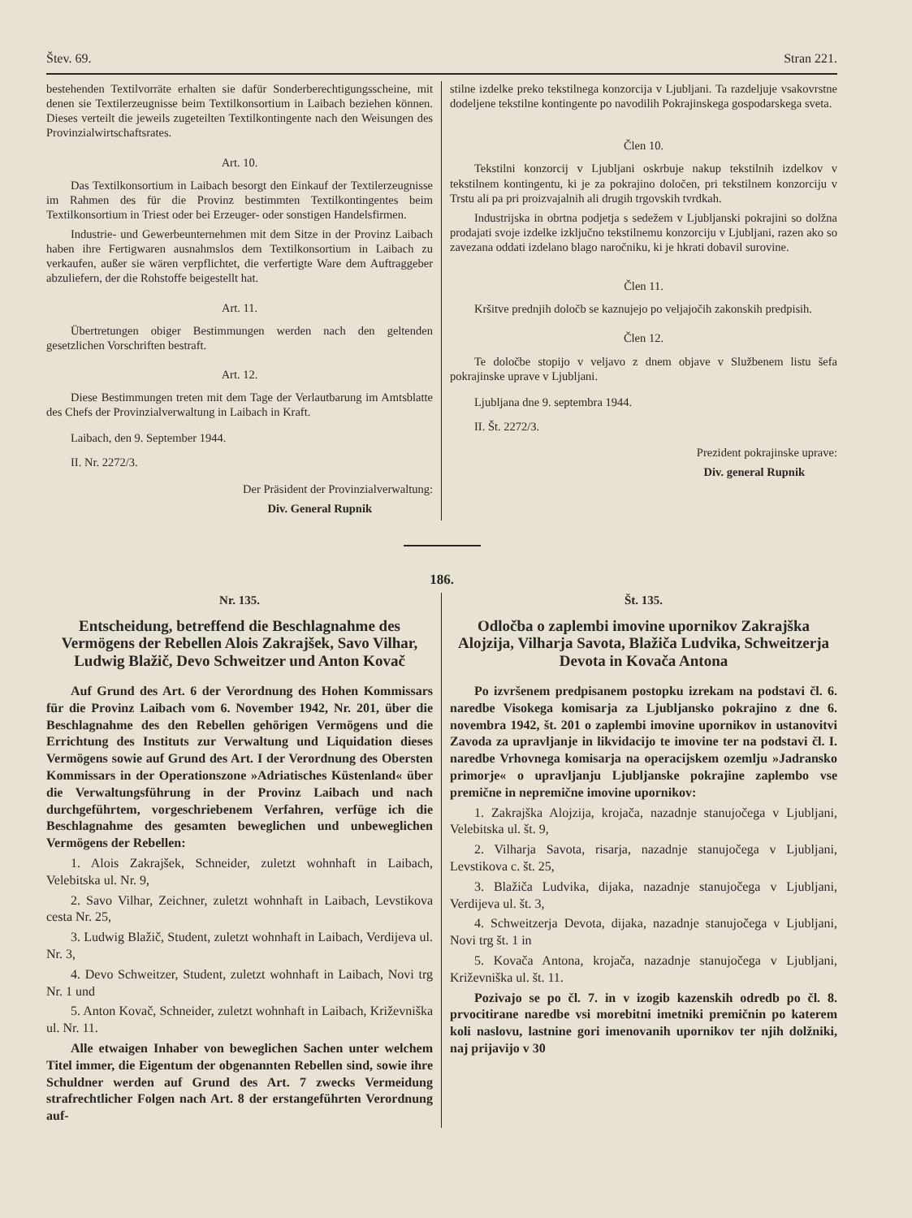Štev. 69. Stran 221.
bestehenden Textilvorräte erhalten sie dafür Sonderberechtigungsscheine, mit denen sie Textilerzeugnisse beim Textilkonsortium in Laibach beziehen können. Dieses verteilt die jeweils zugeteilten Textilkontingente nach den Weisungen des Provinzialwirtschaftsrates.
Art. 10.
Das Textilkonsortium in Laibach besorgt den Einkauf der Textilerzeugnisse im Rahmen des für die Provinz bestimmten Textilkontingentes beim Textilkonsortium in Triest oder bei Erzeuger- oder sonstigen Handelsfirmen.
Industrie- und Gewerbeunternehmen mit dem Sitze in der Provinz Laibach haben ihre Fertigwaren ausnahmslos dem Textilkonsortium in Laibach zu verkaufen, außer sie wären verpflichtet, die verfertigte Ware dem Auftraggeber abzuliefern, der die Rohstoffe beigestellt hat.
Art. 11.
Übertretungen obiger Bestimmungen werden nach den geltenden gesetzlichen Vorschriften bestraft.
Art. 12.
Diese Bestimmungen treten mit dem Tage der Verlautbarung im Amtsblatte des Chefs der Provinzialverwaltung in Laibach in Kraft.
Laibach, den 9. September 1944.
II. Nr. 2272/3.
Der Präsident der Provinzialverwaltung:
Div. General Rupnik
stilne izdelke preko tekstilnega konzorcija v Ljubljani. Ta razdeljuje vsakovrstne dodeljene tekstilne kontingente po navodilih Pokrajinskega gospodarskega sveta.
Člen 10.
Tekstilni konzorcij v Ljubljani oskrbuje nakup tekstilnih izdelkov v tekstilnem kontingentu, ki je za pokrajino določen, pri tekstilnem konzorciju v Trstu ali pa pri proizvajalnih ali drugih trgovskih tvrdkah.
Industrijska in obrtna podjetja s sedežem v Ljubljanski pokrajini so dolžna prodajati svoje izdelke izključno tekstilnemu konzorciju v Ljubljani, razen ako so zavezana oddati izdelano blago naročniku, ki je hkrati dobavil surovine.
Člen 11.
Kršitve prednjih določb se kaznujejo po veljajočih zakonskih predpisih.
Člen 12.
Te določbe stopijo v veljavo z dnem objave v Službenem listu šefa pokrajinske uprave v Ljubljani.
Ljubljana dne 9. septembra 1944.
II. Št. 2272/3.
Prezident pokrajinske uprave:
Div. general Rupnik
186.
Nr. 135.
Entscheidung, betreffend die Beschlagnahme des Vermögens der Rebellen Alois Zakrajšek, Savo Vilhar, Ludwig Blažič, Devo Schweitzer und Anton Kovač
Auf Grund des Art. 6 der Verordnung des Hohen Kommissars für die Provinz Laibach vom 6. November 1942, Nr. 201, über die Beschlagnahme des den Rebellen gehörigen Vermögens und die Errichtung des Instituts zur Verwaltung und Liquidation dieses Vermögens sowie auf Grund des Art. I der Verordnung des Obersten Kommissars in der Operationszone »Adriatisches Küstenland« über die Verwaltungsführung in der Provinz Laibach und nach durchgeführtem, vorgeschriebenem Verfahren, verfüge ich die Beschlagnahme des gesamten beweglichen und unbeweglichen Vermögens der Rebellen:
1. Alois Zakrajšek, Schneider, zuletzt wohnhaft in Laibach, Velebitska ul. Nr. 9,
2. Savo Vilhar, Zeichner, zuletzt wohnhaft in Laibach, Levstikova cesta Nr. 25,
3. Ludwig Blažič, Student, zuletzt wohnhaft in Laibach, Verdijeva ul. Nr. 3,
4. Devo Schweitzer, Student, zuletzt wohnhaft in Laibach, Novi trg Nr. 1 und
5. Anton Kovač, Schneider, zuletzt wohnhaft in Laibach, Križevniška ul. Nr. 11.
Alle etwaigen Inhaber von beweglichen Sachen unter welchem Titel immer, die Eigentum der obgenannten Rebellen sind, sowie ihre Schuldner werden auf Grund des Art. 7 zwecks Vermeidung strafrechtlicher Folgen nach Art. 8 der erstangeführten Verordnung auf-
Št. 135.
Odločba o zaplembi imovine upornikov Zakrajška Alojzija, Vilharja Savota, Blažiča Ludvika, Schweitzerja Devota in Kovača Antona
Po izvršenem predpisanem postopku izrekam na podstavi čl. 6. naredbe Visokega komisarja za Ljubljansko pokrajino z dne 6. novembra 1942, št. 201 o zaplembi imovine upornikov in ustanovitvi Zavoda za upravljanje in likvidacijo te imovine ter na podstavi čl. I. naredbe Vrhovnega komisarja na operacijskem ozemlju »Jadransko primorje« o upravljanju Ljubljanske pokrajine zaplembo vse premične in nepremične imovine upornikov:
1. Zakrajška Alojzija, krojača, nazadnje stanujočega v Ljubljani, Velebitska ul. št. 9,
2. Vilharja Savota, risarja, nazadnje stanujočega v Ljubljani, Levstikova c. št. 25,
3. Blažiča Ludvika, dijaka, nazadnje stanujočega v Ljubljani, Verdijeva ul. št. 3,
4. Schweitzerja Devota, dijaka, nazadnje stanujočega v Ljubljani, Novi trg št. 1 in
5. Kovača Antona, krojača, nazadnje stanujočega v Ljubljani, Križevniška ul. št. 11.
Pozivajo se po čl. 7. in v izogib kazenskih odredb po čl. 8. prvocitirane naredbe vsi morebitni imetniki premičnin po katerem koli naslovu, lastnine gori imenovanih upornikov ter njih dolžniki, naj prijavijo v 30